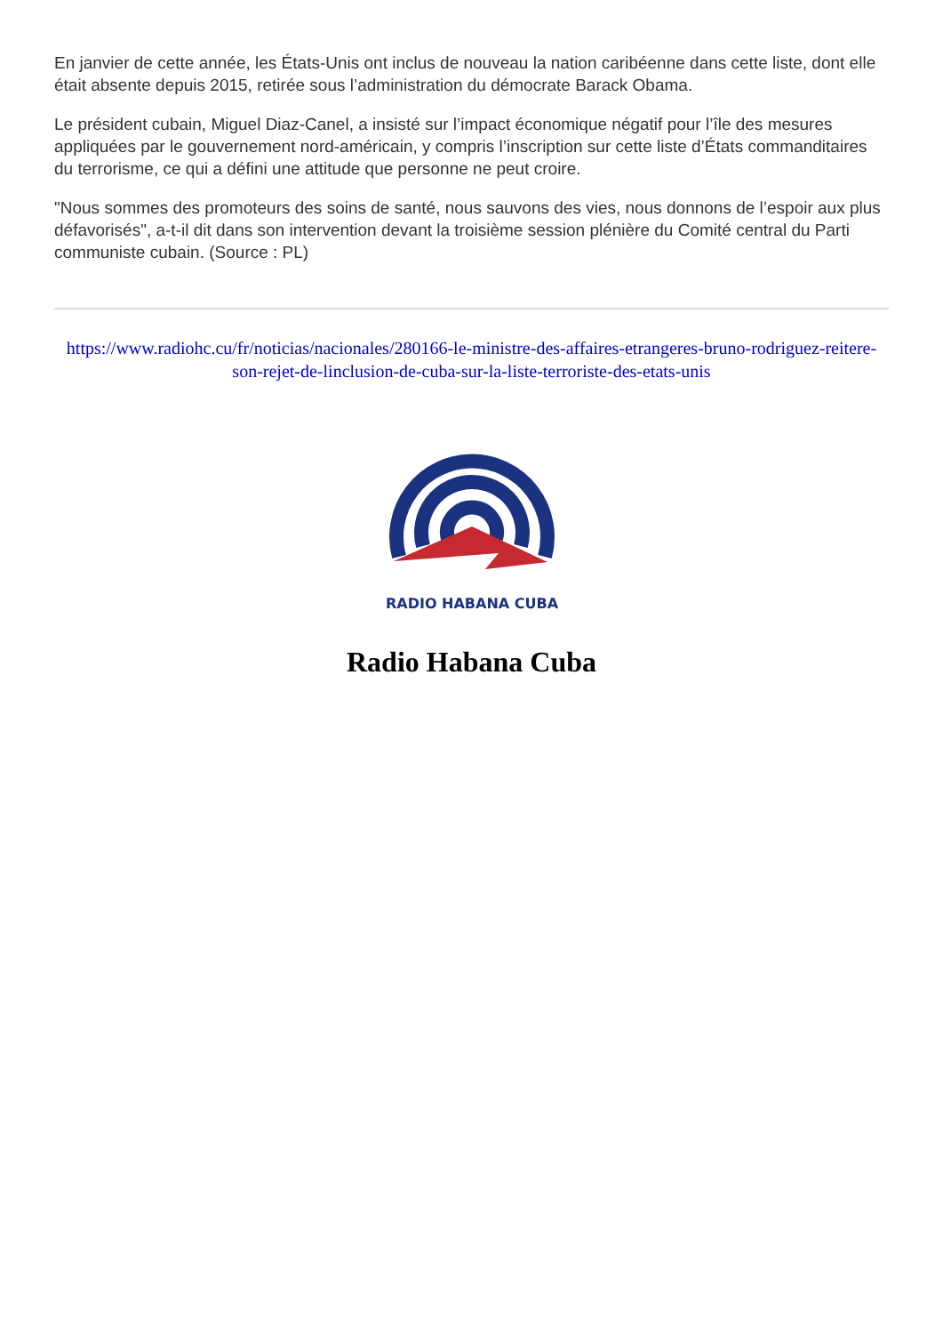En janvier de cette année, les États-Unis ont inclus de nouveau la nation caribéenne dans cette liste, dont elle était absente depuis 2015, retirée sous l’administration du démocrate Barack Obama.
Le président cubain, Miguel Diaz-Canel, a insisté sur l’impact économique négatif pour l’île des mesures appliquées par le gouvernement nord-américain, y compris l’inscription sur cette liste d’États commanditaires du terrorisme, ce qui a défini une attitude que personne ne peut croire.
"Nous sommes des promoteurs des soins de santé, nous sauvons des vies, nous donnons de l’espoir aux plus défavorisés", a-t-il dit dans son intervention devant la troisième session plénière du Comité central du Parti communiste cubain. (Source : PL)
https://www.radiohc.cu/fr/noticias/nacionales/280166-le-ministre-des-affaires-etrangeres-bruno-rodriguez-reitere-son-rejet-de-linclusion-de-cuba-sur-la-liste-terroriste-des-etats-unis
RADIO HABANA CUBA
Radio Habana Cuba